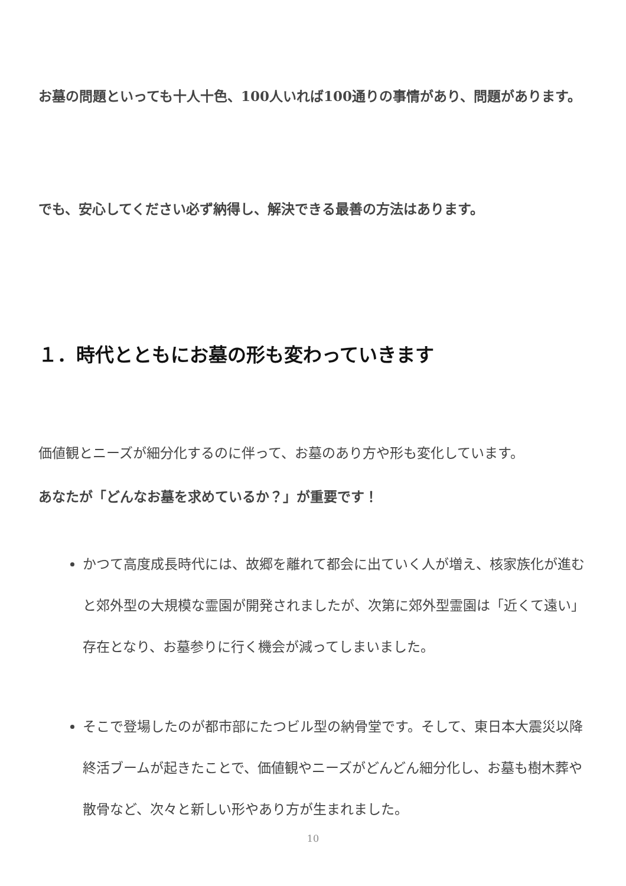お墓の問題といっても十人十色、100人いれば100通りの事情があり、問題があります。
でも、安心してください必ず納得し、解決できる最善の方法はあります。
１．時代とともにお墓の形も変わっていきます
価値観とニーズが細分化するのに伴って、お墓のあり方や形も変化しています。
あなたが「どんなお墓を求めているか？」が重要です！
かつて高度成長時代には、故郷を離れて都会に出ていく人が増え、核家族化が進むと郊外型の大規模な霊園が開発されましたが、次第に郊外型霊園は「近くて遠い」存在となり、お墓参りに行く機会が減ってしまいました。
そこで登場したのが都市部にたつビル型の納骨堂です。そして、東日本大震災以降終活ブームが起きたことで、価値観やニーズがどんどん細分化し、お墓も樹木葬や散骨など、次々と新しい形やあり方が生まれました。
10